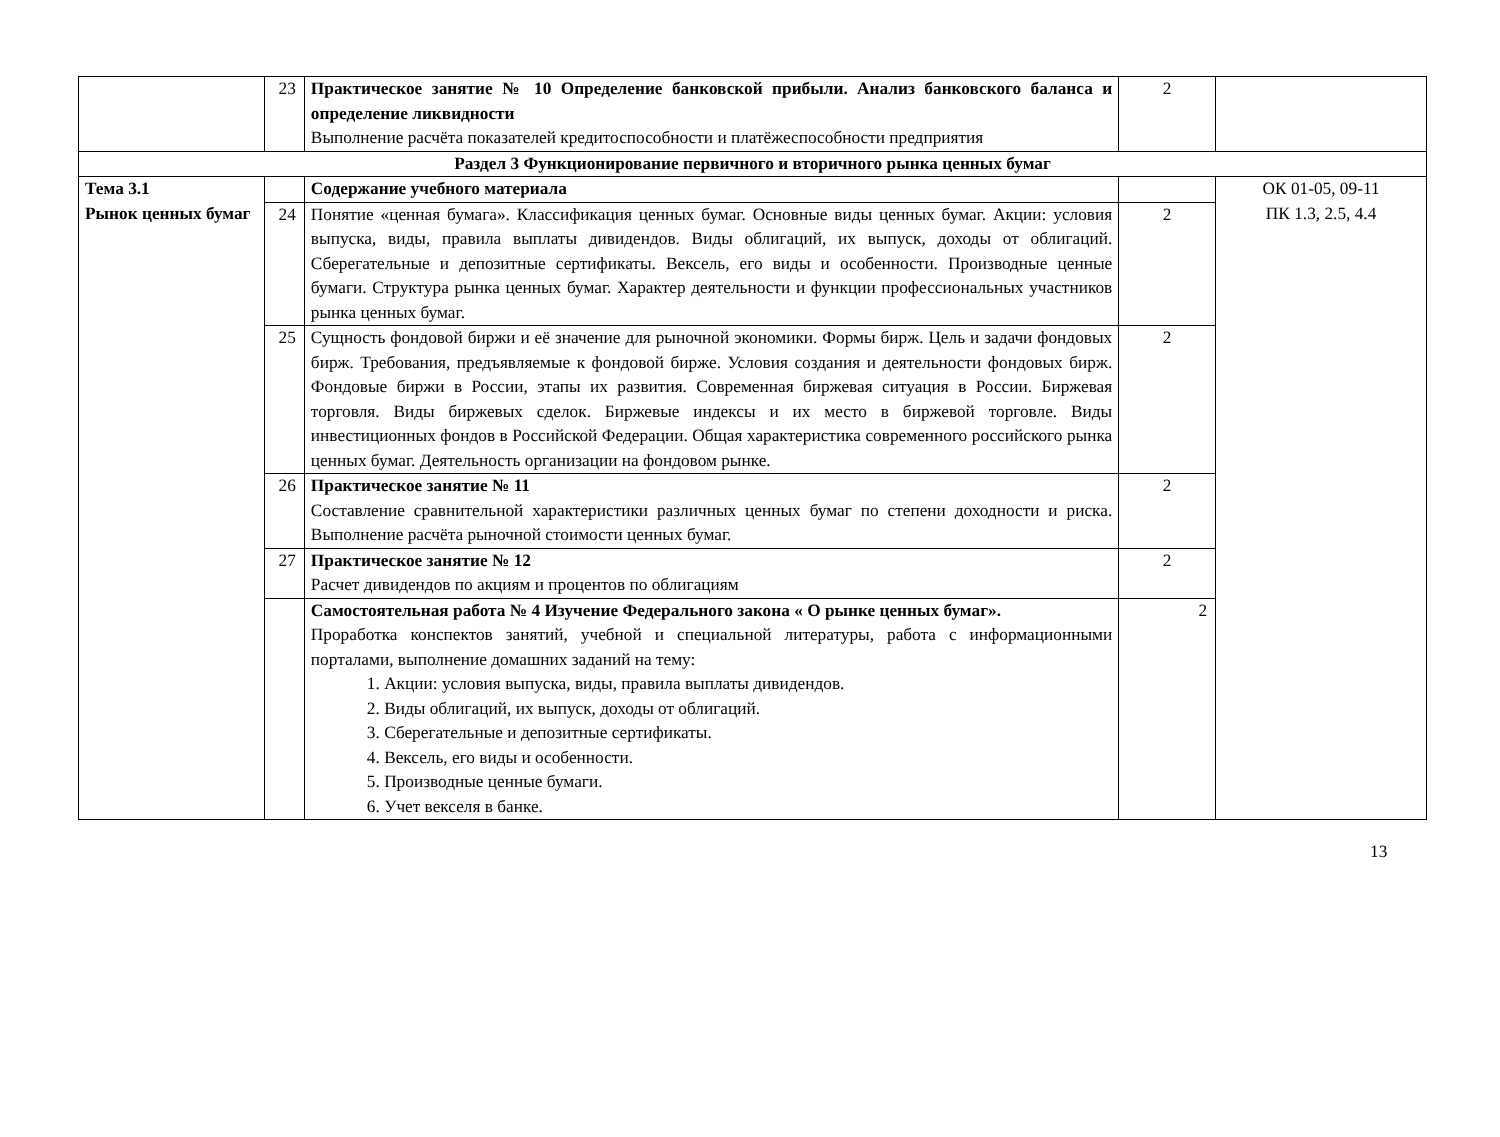| | 23 | Практическое занятие № 10 Определение банковской прибыли. Анализ банковского баланса и определение ликвидности Выполнение расчёта показателей кредитоспособности и платёжеспособности предприятия | 2 | |
| Раздел 3 Функционирование первичного и вторичного рынка ценных бумаг | | | | |
| Тема 3.1 Рынок ценных бумаг | | Содержание учебного материала | | ОК 01-05, 09-11 ПК 1.3, 2.5, 4.4 |
| | 24 | Понятие «ценная бумага». Классификация ценных бумаг. Основные виды ценных бумаг. Акции: условия выпуска, виды, правила выплаты дивидендов. Виды облигаций, их выпуск, доходы от облигаций. Сберегательные и депозитные сертификаты. Вексель, его виды и особенности. Производные ценные бумаги. Структура рынка ценных бумаг. Характер деятельности и функции профессиональных участников рынка ценных бумаг. | 2 | |
| | 25 | Сущность фондовой биржи и её значение для рыночной экономики. Формы бирж. Цель и задачи фондовых бирж. Требования, предъявляемые к фондовой бирже. Условия создания и деятельности фондовых бирж. Фондовые биржи в России, этапы их развития. Современная биржевая ситуация в России. Биржевая торговля. Виды биржевых сделок. Биржевые индексы и их место в биржевой торговле. Виды инвестиционных фондов в Российской Федерации. Общая характеристика современного российского рынка ценных бумаг. Деятельность организации на фондовом рынке. | 2 | |
| | 26 | Практическое занятие № 11 Составление сравнительной характеристики различных ценных бумаг по степени доходности и риска. Выполнение расчёта рыночной стоимости ценных бумаг. | 2 | |
| | 27 | Практическое занятие № 12 Расчет дивидендов по акциям и процентов по облигациям | 2 | |
| | | Самостоятельная работа № 4 Изучение Федерального закона « О рынке ценных бумаг». Проработка конспектов занятий, учебной и специальной литературы, работа с информационными порталами, выполнение домашних заданий на тему: 1. Акции: условия выпуска, виды, правила выплаты дивидендов. 2. Виды облигаций, их выпуск, доходы от облигаций. 3. Сберегательные и депозитные сертификаты. 4. Вексель, его виды и особенности. 5. Производные ценные бумаги. 6. Учет векселя в банке. | 2 | |
13